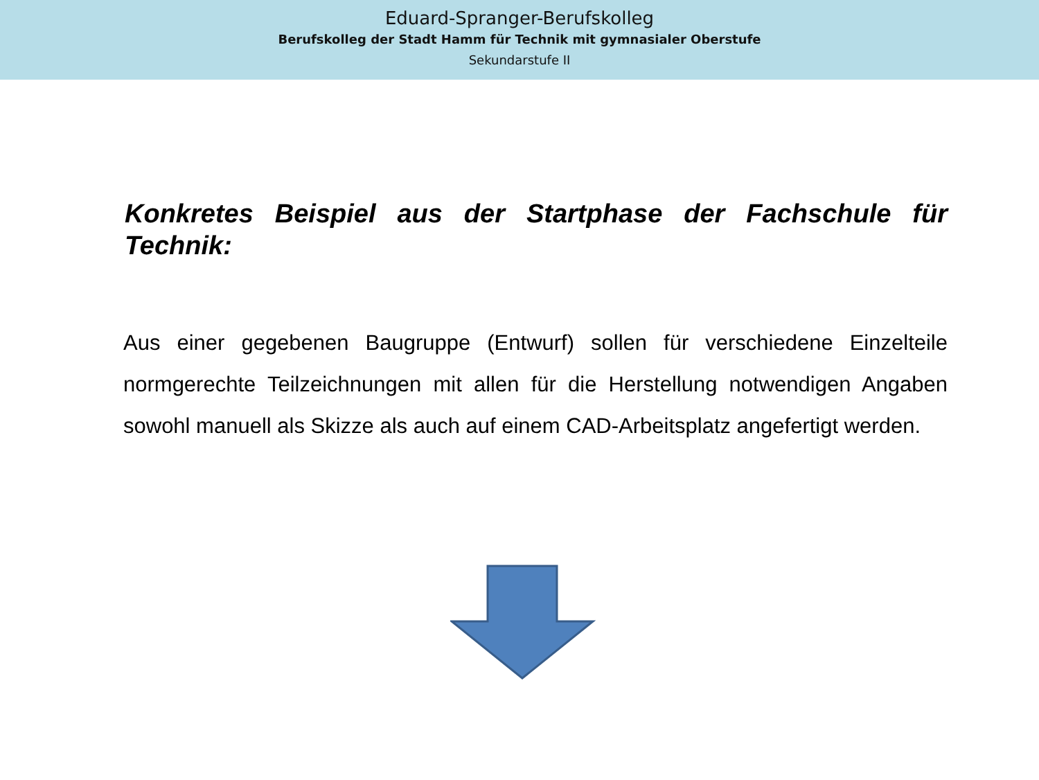Eduard-Spranger-Berufskolleg
Berufskolleg der Stadt Hamm für Technik mit gymnasialer Oberstufe
Sekundarstufe II
Konkretes Beispiel aus der Startphase der Fachschule für Technik:
Aus einer gegebenen Baugruppe (Entwurf) sollen für verschiedene Einzelteile normgerechte Teilzeichnungen mit allen für die Herstellung notwendigen Angaben sowohl manuell als Skizze als auch auf einem CAD-Arbeitsplatz angefertigt werden.